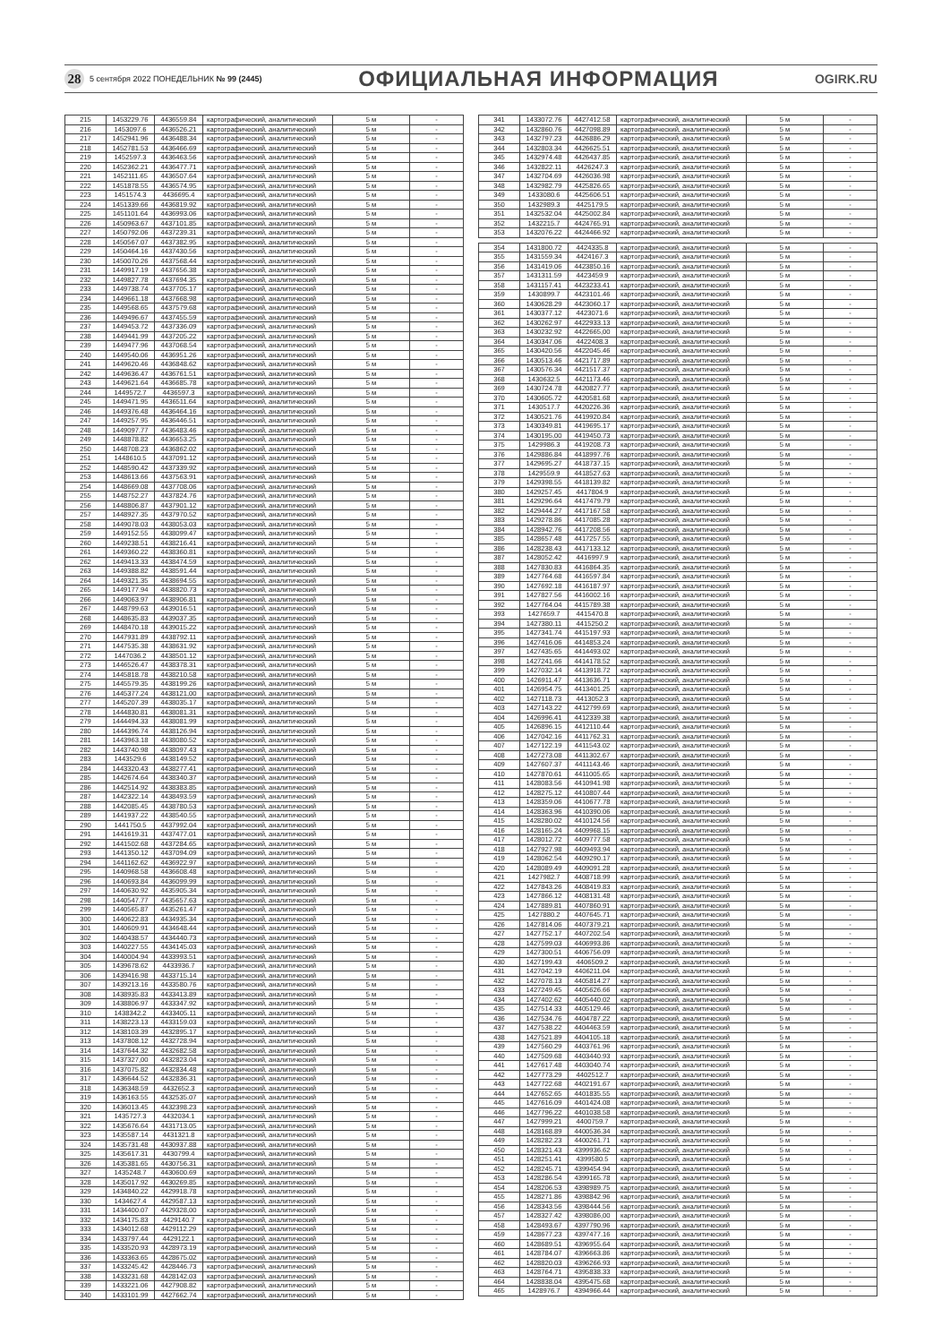28 5 сентября 2022 ПОНЕДЕЛЬНИК № 99 (2445)
ОФИЦИАЛЬНАЯ ИНФОРМАЦИЯ
OGIRK.RU
| 215 | 1453229.76 | 4436559.84 | картографический, аналитический | 5 м | - |
| 216 | 1453097.6 | 4436526.21 | картографический, аналитический | 5 м | - |
| 217 | 1452941.96 | 4436488.34 | картографический, аналитический | 5 м | - |
| 218 | 1452781.53 | 4436466.69 | картографический, аналитический | 5 м | - |
| 219 | 1452597.3 | 4436463.56 | картографический, аналитический | 5 м | - |
| 220 | 1452362.21 | 4436477.71 | картографический, аналитический | 5 м | - |
| 221 | 1452111.65 | 4436507.64 | картографический, аналитический | 5 м | - |
| 222 | 1451878.55 | 4436574.95 | картографический, аналитический | 5 м | - |
| 223 | 1451574.3 | 4436695.4 | картографический, аналитический | 5 м | - |
| 224 | 1451339.66 | 4436819.92 | картографический, аналитический | 5 м | - |
| 225 | 1451101.64 | 4436993.06 | картографический, аналитический | 5 м | - |
| 226 | 1450963.67 | 4437101.85 | картографический, аналитический | 5 м | - |
| 227 | 1450792.06 | 4437239.31 | картографический, аналитический | 5 м | - |
| 228 | 1450567.07 | 4437382.95 | картографический, аналитический | 5 м | - |
| 229 | 1450464.16 | 4437430.56 | картографический, аналитический | 5 м | - |
| 230 | 1450070.26 | 4437568.44 | картографический, аналитический | 5 м | - |
| 231 | 1449917.19 | 4437656.38 | картографический, аналитический | 5 м | - |
| 232 | 1449827.78 | 4437694.35 | картографический, аналитический | 5 м | - |
| 233 | 1449738.74 | 4437705.17 | картографический, аналитический | 5 м | - |
| 234 | 1449661.18 | 4437668.98 | картографический, аналитический | 5 м | - |
| 235 | 1449568.65 | 4437579.68 | картографический, аналитический | 5 м | - |
| 236 | 1449496.67 | 4437455.59 | картографический, аналитический | 5 м | - |
| 237 | 1449453.72 | 4437336.09 | картографический, аналитический | 5 м | - |
| 238 | 1449441.99 | 4437205.22 | картографический, аналитический | 5 м | - |
| 239 | 1449477.96 | 4437068.54 | картографический, аналитический | 5 м | - |
| 240 | 1449540.06 | 4436951.26 | картографический, аналитический | 5 м | - |
| 241 | 1449620.46 | 4436848.62 | картографический, аналитический | 5 м | - |
| 242 | 1449636.47 | 4436761.51 | картографический, аналитический | 5 м | - |
| 243 | 1449621.64 | 4436685.78 | картографический, аналитический | 5 м | - |
| 244 | 1449572.7 | 4436597.3 | картографический, аналитический | 5 м | - |
| 245 | 1449471.95 | 4436511.64 | картографический, аналитический | 5 м | - |
| 246 | 1449376.48 | 4436464.16 | картографический, аналитический | 5 м | - |
| 247 | 1449257.95 | 4436446.51 | картографический, аналитический | 5 м | - |
| 248 | 1449097.77 | 4436483.46 | картографический, аналитический | 5 м | - |
| 249 | 1448878.82 | 4436653.25 | картографический, аналитический | 5 м | - |
| 250 | 1448708.23 | 4436862.02 | картографический, аналитический | 5 м | - |
| 251 | 1448610.5 | 4437091.12 | картографический, аналитический | 5 м | - |
| 252 | 1448590.42 | 4437339.92 | картографический, аналитический | 5 м | - |
| 253 | 1448613.66 | 4437563.91 | картографический, аналитический | 5 м | - |
| 254 | 1448669.08 | 4437708.06 | картографический, аналитический | 5 м | - |
| 255 | 1448752.27 | 4437824.76 | картографический, аналитический | 5 м | - |
| 256 | 1448806.87 | 4437901.12 | картографический, аналитический | 5 м | - |
| 257 | 1448927.35 | 4437970.52 | картографический, аналитический | 5 м | - |
| 258 | 1449078.03 | 4438053.03 | картографический, аналитический | 5 м | - |
| 259 | 1449152.55 | 4438099.47 | картографический, аналитический | 5 м | - |
| 260 | 1449238.51 | 4438216.41 | картографический, аналитический | 5 м | - |
| 261 | 1449360.22 | 4438360.81 | картографический, аналитический | 5 м | - |
| 262 | 1449413.33 | 4438474.59 | картографический, аналитический | 5 м | - |
| 263 | 1449388.82 | 4438591.44 | картографический, аналитический | 5 м | - |
| 264 | 1449321.35 | 4438694.55 | картографический, аналитический | 5 м | - |
| 265 | 1449177.94 | 4438820.73 | картографический, аналитический | 5 м | - |
| 266 | 1449063.97 | 4438906.81 | картографический, аналитический | 5 м | - |
| 267 | 1448799.63 | 4439016.51 | картографический, аналитический | 5 м | - |
| 268 | 1448635.83 | 4439037.35 | картографический, аналитический | 5 м | - |
| 269 | 1448470.18 | 4439015.22 | картографический, аналитический | 5 м | - |
| 270 | 1447931.89 | 4438792.11 | картографический, аналитический | 5 м | - |
| 271 | 1447535.38 | 4438631.92 | картографический, аналитический | 5 м | - |
| 272 | 1447036.2 | 4438501.12 | картографический, аналитический | 5 м | - |
| 273 | 1446526.47 | 4438378.31 | картографический, аналитический | 5 м | - |
| 274 | 1445818.78 | 4438210.58 | картографический, аналитический | 5 м | - |
| 275 | 1445579.35 | 4438199.26 | картографический, аналитический | 5 м | - |
| 276 | 1445377.24 | 4438121,00 | картографический, аналитический | 5 м | - |
| 277 | 1445207.39 | 4438035.17 | картографический, аналитический | 5 м | - |
| 278 | 1444830.81 | 4438081.31 | картографический, аналитический | 5 м | - |
| 279 | 1444494.33 | 4438081.99 | картографический, аналитический | 5 м | - |
| 280 | 1444396.74 | 4438126.94 | картографический, аналитический | 5 м | - |
| 281 | 1443963.18 | 4438080.52 | картографический, аналитический | 5 м | - |
| 282 | 1443740.98 | 4438097.43 | картографический, аналитический | 5 м | - |
| 283 | 1443529.6 | 4438149.52 | картографический, аналитический | 5 м | - |
| 284 | 1443320.43 | 4438277.41 | картографический, аналитический | 5 м | - |
| 285 | 1442674.64 | 4438340.37 | картографический, аналитический | 5 м | - |
| 286 | 1442514.92 | 4438383.85 | картографический, аналитический | 5 м | - |
| 287 | 1442322.14 | 4438493.59 | картографический, аналитический | 5 м | - |
| 288 | 1442085.45 | 4438780.53 | картографический, аналитический | 5 м | - |
| 289 | 1441937.22 | 4438540.55 | картографический, аналитический | 5 м | - |
| 290 | 1441750.5 | 4437992.04 | картографический, аналитический | 5 м | - |
| 291 | 1441619.31 | 4437477.01 | картографический, аналитический | 5 м | - |
| 292 | 1441502.68 | 4437284.65 | картографический, аналитический | 5 м | - |
| 293 | 1441350.12 | 4437094.09 | картографический, аналитический | 5 м | - |
| 294 | 1441162.62 | 4436922.97 | картографический, аналитический | 5 м | - |
| 295 | 1440968.58 | 4436608.48 | картографический, аналитический | 5 м | - |
| 296 | 1440693.84 | 4436099.99 | картографический, аналитический | 5 м | - |
| 297 | 1440630.92 | 4435905.34 | картографический, аналитический | 5 м | - |
| 298 | 1440547.77 | 4435657.63 | картографический, аналитический | 5 м | - |
| 299 | 1440565.87 | 4435261.47 | картографический, аналитический | 5 м | - |
| 300 | 1440622.83 | 4434935.34 | картографический, аналитический | 5 м | - |
| 301 | 1440609.91 | 4434648.44 | картографический, аналитический | 5 м | - |
| 302 | 1440438.57 | 4434440.73 | картографический, аналитический | 5 м | - |
| 303 | 1440227.55 | 4434145.03 | картографический, аналитический | 5 м | - |
| 304 | 1440004.94 | 4433993.51 | картографический, аналитический | 5 м | - |
| 305 | 1439678.62 | 4433936.7 | картографический, аналитический | 5 м | - |
| 306 | 1439416.98 | 4433715.14 | картографический, аналитический | 5 м | - |
| 307 | 1439213.16 | 4433580.76 | картографический, аналитический | 5 м | - |
| 308 | 1438935.83 | 4433413.89 | картографический, аналитический | 5 м | - |
| 309 | 1438806.97 | 4433347.92 | картографический, аналитический | 5 м | - |
| 310 | 1438342.2 | 4433405.11 | картографический, аналитический | 5 м | - |
| 311 | 1438223.13 | 4433159.03 | картографический, аналитический | 5 м | - |
| 312 | 1438103.39 | 4432895.17 | картографический, аналитический | 5 м | - |
| 313 | 1437808.12 | 4432728.94 | картографический, аналитический | 5 м | - |
| 314 | 1437644.32 | 4432682.58 | картографический, аналитический | 5 м | - |
| 315 | 1437327,00 | 4432823.04 | картографический, аналитический | 5 м | - |
| 316 | 1437075.82 | 4432834.48 | картографический, аналитический | 5 м | - |
| 317 | 1436644.52 | 4432836.31 | картографический, аналитический | 5 м | - |
| 318 | 1436348.59 | 4432652.3 | картографический, аналитический | 5 м | - |
| 319 | 1436163.55 | 4432535.07 | картографический, аналитический | 5 м | - |
| 320 | 1436013.45 | 4432398.23 | картографический, аналитический | 5 м | - |
| 321 | 1435727.3 | 4432034.1 | картографический, аналитический | 5 м | - |
| 322 | 1435676.64 | 4431713.05 | картографический, аналитический | 5 м | - |
| 323 | 1435587.14 | 4431321.8 | картографический, аналитический | 5 м | - |
| 324 | 1435731.48 | 4430937.88 | картографический, аналитический | 5 м | - |
| 325 | 1435617.31 | 4430799.4 | картографический, аналитический | 5 м | - |
| 326 | 1435381.65 | 4430756.31 | картографический, аналитический | 5 м | - |
| 327 | 1435248.7 | 4430600.69 | картографический, аналитический | 5 м | - |
| 328 | 1435017.92 | 4430269.85 | картографический, аналитический | 5 м | - |
| 329 | 1434840.22 | 4429918.78 | картографический, аналитический | 5 м | - |
| 330 | 1434627.4 | 4429587.13 | картографический, аналитический | 5 м | - |
| 331 | 1434400.07 | 4429328,00 | картографический, аналитический | 5 м | - |
| 332 | 1434175.83 | 4429140.7 | картографический, аналитический | 5 м | - |
| 333 | 1434012.68 | 4429112.29 | картографический, аналитический | 5 м | - |
| 334 | 1433797.44 | 4429122.1 | картографический, аналитический | 5 м | - |
| 335 | 1433520.93 | 4428973.19 | картографический, аналитический | 5 м | - |
| 336 | 1433363.65 | 4428675.02 | картографический, аналитический | 5 м | - |
| 337 | 1433245.42 | 4428446.73 | картографический, аналитический | 5 м | - |
| 338 | 1433231.68 | 4428142.03 | картографический, аналитический | 5 м | - |
| 339 | 1433221.06 | 4427908.82 | картографический, аналитический | 5 м | - |
| 340 | 1433101.99 | 4427662.74 | картографический, аналитический | 5 м | - |
| 341 | 1433072.76 | 4427412.58 | картографический, аналитический | 5 м | - |
| 342 | 1432860.76 | 4427098.89 | картографический, аналитический | 5 м | - |
| 343 | 1432797.23 | 4426886.29 | картографический, аналитический | 5 м | - |
| 344 | 1432803.34 | 4426625.51 | картографический, аналитический | 5 м | - |
| 345 | 1432974.48 | 4426437.85 | картографический, аналитический | 5 м | - |
| 346 | 1432822.11 | 4426247.3 | картографический, аналитический | 5 м | - |
| 347 | 1432704.69 | 4426036.98 | картографический, аналитический | 5 м | - |
| 348 | 1432982.79 | 4425826.65 | картографический, аналитический | 5 м | - |
| 349 | 1433080.6 | 4425606.51 | картографический, аналитический | 5 м | - |
| 350 | 1432989.3 | 4425179.5 | картографический, аналитический | 5 м | - |
| 351 | 1432532.04 | 4425002.84 | картографический, аналитический | 5 м | - |
| 352 | 1432215.7 | 4424765.91 | картографический, аналитический | 5 м | - |
| 353 | 1432076.22 | 4424466.92 | картографический, аналитический | 5 м | - |
| 354 | 1431800.72 | 4424335.8 | картографический, аналитический | 5 м | - |
| 355 | 1431559.34 | 4424167.3 | картографический, аналитический | 5 м | - |
| 356 | 1431419.06 | 4423850.16 | картографический, аналитический | 5 м | - |
| 357 | 1431311.59 | 4423459.9 | картографический, аналитический | 5 м | - |
| 358 | 1431157.41 | 4423233.41 | картографический, аналитический | 5 м | - |
| 359 | 1430899.7 | 4423101.46 | картографический, аналитический | 5 м | - |
| 360 | 1430628.29 | 4423060.17 | картографический, аналитический | 5 м | - |
| 361 | 1430377.12 | 4423071.6 | картографический, аналитический | 5 м | - |
| 362 | 1430262.97 | 4422933.13 | картографический, аналитический | 5 м | - |
| 363 | 1430232.92 | 4422665,00 | картографический, аналитический | 5 м | - |
| 364 | 1430347.06 | 4422408.3 | картографический, аналитический | 5 м | - |
| 365 | 1430420.56 | 4422045.46 | картографический, аналитический | 5 м | - |
| 366 | 1430513.46 | 4421717.89 | картографический, аналитический | 5 м | - |
| 367 | 1430576.34 | 4421517.37 | картографический, аналитический | 5 м | - |
| 368 | 1430632.5 | 4421173.46 | картографический, аналитический | 5 м | - |
| 369 | 1430724.78 | 4420827.77 | картографический, аналитический | 5 м | - |
| 370 | 1430605.72 | 4420581.68 | картографический, аналитический | 5 м | - |
| 371 | 1430517.7 | 4420226.36 | картографический, аналитический | 5 м | - |
| 372 | 1430521.76 | 4419920.84 | картографический, аналитический | 5 м | - |
| 373 | 1430349.81 | 4419695.17 | картографический, аналитический | 5 м | - |
| 374 | 1430195,00 | 4419450.73 | картографический, аналитический | 5 м | - |
| 375 | 1429986.3 | 4419208.73 | картографический, аналитический | 5 м | - |
| 376 | 1429886.84 | 4418997.76 | картографический, аналитический | 5 м | - |
| 377 | 1429695.27 | 4418737.15 | картографический, аналитический | 5 м | - |
| 378 | 1429559.9 | 4418527.63 | картографический, аналитический | 5 м | - |
| 379 | 1429398.55 | 4418139.82 | картографический, аналитический | 5 м | - |
| 380 | 1429257.45 | 4417804.9 | картографический, аналитический | 5 м | - |
| 381 | 1429296.64 | 4417479.79 | картографический, аналитический | 5 м | - |
| 382 | 1429444.27 | 4417167.58 | картографический, аналитический | 5 м | - |
| 383 | 1429278.86 | 4417085.28 | картографический, аналитический | 5 м | - |
| 384 | 1428942.76 | 4417208.56 | картографический, аналитический | 5 м | - |
| 385 | 1428657.48 | 4417257.55 | картографический, аналитический | 5 м | - |
| 386 | 1428238.43 | 4417133.12 | картографический, аналитический | 5 м | - |
| 387 | 1428052.42 | 4416997.9 | картографический, аналитический | 5 м | - |
| 388 | 1427830.83 | 4416864.35 | картографический, аналитический | 5 м | - |
| 389 | 1427764.68 | 4416597.84 | картографический, аналитический | 5 м | - |
| 390 | 1427692.18 | 4416187.97 | картографический, аналитический | 5 м | - |
| 391 | 1427827.56 | 4416002.16 | картографический, аналитический | 5 м | - |
| 392 | 1427764.04 | 4415789.38 | картографический, аналитический | 5 м | - |
| 393 | 1427659.7 | 4415470.8 | картографический, аналитический | 5 м | - |
| 394 | 1427380.11 | 4415250.2 | картографический, аналитический | 5 м | - |
| 395 | 1427341.74 | 4415197.93 | картографический, аналитический | 5 м | - |
| 396 | 1427416.06 | 4414853.24 | картографический, аналитический | 5 м | - |
| 397 | 1427435.65 | 4414493.02 | картографический, аналитический | 5 м | - |
| 398 | 1427241.66 | 4414178.52 | картографический, аналитический | 5 м | - |
| 399 | 1427032.14 | 4413918.72 | картографический, аналитический | 5 м | - |
| 400 | 1426911.47 | 4413636.71 | картографический, аналитический | 5 м | - |
| 401 | 1426954.75 | 4413401.25 | картографический, аналитический | 5 м | - |
| 402 | 1427118.73 | 4413052.3 | картографический, аналитический | 5 м | - |
| 403 | 1427143.22 | 4412799.69 | картографический, аналитический | 5 м | - |
| 404 | 1426996.41 | 4412339.38 | картографический, аналитический | 5 м | - |
| 405 | 1426896.15 | 4412110.44 | картографический, аналитический | 5 м | - |
| 406 | 1427042.16 | 4411762.31 | картографический, аналитический | 5 м | - |
| 407 | 1427122.19 | 4411543.02 | картографический, аналитический | 5 м | - |
| 408 | 1427273.08 | 4411302.67 | картографический, аналитический | 5 м | - |
| 409 | 1427607.37 | 4411143.46 | картографический, аналитический | 5 м | - |
| 410 | 1427870.61 | 4411005.65 | картографический, аналитический | 5 м | - |
| 411 | 1428083.56 | 4410941.98 | картографический, аналитический | 5 м | - |
| 412 | 1428275.12 | 4410807.44 | картографический, аналитический | 5 м | - |
| 413 | 1428359.06 | 4410677.78 | картографический, аналитический | 5 м | - |
| 414 | 1428363.96 | 4410390.06 | картографический, аналитический | 5 м | - |
| 415 | 1428280.02 | 4410124.56 | картографический, аналитический | 5 м | - |
| 416 | 1428165.24 | 4409968.15 | картографический, аналитический | 5 м | - |
| 417 | 1428012.72 | 4409777.58 | картографический, аналитический | 5 м | - |
| 418 | 1427927.98 | 4409493.94 | картографический, аналитический | 5 м | - |
| 419 | 1428062.54 | 4409290.17 | картографический, аналитический | 5 м | - |
| 420 | 1428089.49 | 4409091.28 | картографический, аналитический | 5 м | - |
| 421 | 1427982.7 | 4408718.99 | картографический, аналитический | 5 м | - |
| 422 | 1427843.26 | 4408419.83 | картографический, аналитический | 5 м | - |
| 423 | 1427866.12 | 4408131.48 | картографический, аналитический | 5 м | - |
| 424 | 1427889.81 | 4407860.91 | картографический, аналитический | 5 м | - |
| 425 | 1427880.2 | 4407645.71 | картографический, аналитический | 5 м | - |
| 426 | 1427814.06 | 4407379.21 | картографический, аналитический | 5 м | - |
| 427 | 1427752.17 | 4407202.54 | картографический, аналитический | 5 м | - |
| 428 | 1427599.03 | 4406993.86 | картографический, аналитический | 5 м | - |
| 429 | 1427300.51 | 4406756.09 | картографический, аналитический | 5 м | - |
| 430 | 1427199.43 | 4406509.2 | картографический, аналитический | 5 м | - |
| 431 | 1427042.19 | 4406211.04 | картографический, аналитический | 5 м | - |
| 432 | 1427078.13 | 4405814.27 | картографический, аналитический | 5 м | - |
| 433 | 1427249.45 | 4405626.66 | картографический, аналитический | 5 м | - |
| 434 | 1427402.62 | 4405440.02 | картографический, аналитический | 5 м | - |
| 435 | 1427514.33 | 4405129.46 | картографический, аналитический | 5 м | - |
| 436 | 1427534.76 | 4404787.22 | картографический, аналитический | 5 м | - |
| 437 | 1427538.22 | 4404463.59 | картографический, аналитический | 5 м | - |
| 438 | 1427521.89 | 4404105.18 | картографический, аналитический | 5 м | - |
| 439 | 1427560.29 | 4403761.96 | картографический, аналитический | 5 м | - |
| 440 | 1427509.68 | 4403440.93 | картографический, аналитический | 5 м | - |
| 441 | 1427617.48 | 4403040.74 | картографический, аналитический | 5 м | - |
| 442 | 1427773.29 | 4402512.7 | картографический, аналитический | 5 м | - |
| 443 | 1427722.68 | 4402191.67 | картографический, аналитический | 5 м | - |
| 444 | 1427652.65 | 4401835.55 | картографический, аналитический | 5 м | - |
| 445 | 1427616.09 | 4401424.08 | картографический, аналитический | 5 м | - |
| 446 | 1427796.22 | 4401038.58 | картографический, аналитический | 5 м | - |
| 447 | 1427999.21 | 4400759.7 | картографический, аналитический | 5 м | - |
| 448 | 1428168.89 | 4400536.34 | картографический, аналитический | 5 м | - |
| 449 | 1428282.23 | 4400261.71 | картографический, аналитический | 5 м | - |
| 450 | 1428321.43 | 4399936.62 | картографический, аналитический | 5 м | - |
| 451 | 1428251.41 | 4399580.5 | картографический, аналитический | 5 м | - |
| 452 | 1428245.71 | 4399454.94 | картографический, аналитический | 5 м | - |
| 453 | 1428286.54 | 4399165.78 | картографический, аналитический | 5 м | - |
| 454 | 1428206.53 | 4398989.75 | картографический, аналитический | 5 м | - |
| 455 | 1428271.86 | 4398842.96 | картографический, аналитический | 5 м | - |
| 456 | 1428343.56 | 4398444.56 | картографический, аналитический | 5 м | - |
| 457 | 1428327.42 | 4398086,00 | картографический, аналитический | 5 м | - |
| 458 | 1428493.67 | 4397790.96 | картографический, аналитический | 5 м | - |
| 459 | 1428677.23 | 4397477.16 | картографический, аналитический | 5 м | - |
| 460 | 1428689.51 | 4396955.64 | картографический, аналитический | 5 м | - |
| 461 | 1428784.07 | 4396663.86 | картографический, аналитический | 5 м | - |
| 462 | 1428820.03 | 4396266.93 | картографический, аналитический | 5 м | - |
| 463 | 1428764.71 | 4395838.33 | картографический, аналитический | 5 м | - |
| 464 | 1428838.04 | 4395475.68 | картографический, аналитический | 5 м | - |
| 465 | 1428976.7 | 4394966.44 | картографический, аналитический | 5 м | - |